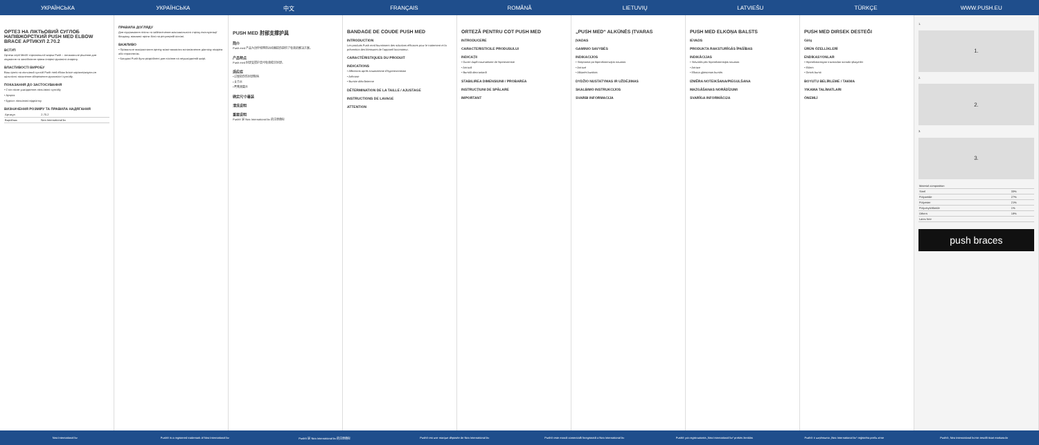УКРАЇНСЬКА УКРАЇНСЬКА 中文 FRANÇAIS ROMÂNĂ LIETUVIŲ LATVIEŠU TÜRKÇE WWW.PUSH.EU
ОРТЕЗ НА ЛІКТЬОВИЙ СУГЛОБ НАПІВЖОРСТКИЙ PUSH MED ELBOW BRACE АРТИКУЛ 2.70.2
ВСТУП
Ортези серії Med® торговельної марки Push – оптимальне рішення для лікування та запобігання травм опорно-рухового апарату.
ВЛАСТИВОСТІ ВИРОБУ
Ваш ортез на ліктьовий суглоб Push med elbow brace характеризується щільністю посилення збереження рухливості суглобу.
ПОКАЗАННЯ ДО ЗАСТОСУВАННЯ
• Стан після ушкодження ліктьового суглобу
• Артроз
• Бурсит ліктьового відростку
ВИЗНАЧЕННЯ РОЗМІРУ ТА ПРАВИЛА НАДЯГАННЯ
| Артикул | 2.70.2 |
| Виробник | Nea International bv |
ПРАВИЛА ДОГЛЯДУ
Для підтримання гігієни та забезпечення максимального строку експлуатації бандажу, важливо прати його на регулярній основі.
ВАЖЛИВО
• Правильне використання ортезу може вимагати встановлення діагнозу лікарем або терапевтом.
• Бандажі Push були розроблені для носіння на неушкодженій шкірі.
PUSH MED 肘部支撑护具
简介
Push med 产品为治疗和预防运动器损伤提供了有效的解决方案。
产品特点
Push med 肘部支撑护具可有效稳定肘部。
适应症
• 过度损伤性肘部疾病
• 关节炎
• 鹰嘴滑囊炎
确定尺寸/着装
清洗说明
重要说明
Push® 是 Nea International bv 的注册商标
BANDAGE DE COUDE PUSH MED
INTRODUCTION
Les produits Push med fournissent des solutions efficaces pour le traitement et la prévention des blessures de l'appareil locomoteur.
CARACTÉRISTIQUES DU PRODUIT
INDICATIONS
• Affections après traumatisme d'hyperextension
• Arthrose
• Bursite olécrânienne
DÉTERMINATION DE LA TAILLE / AJUSTAGE
INSTRUCTIONS DE LAVAGE
ATTENTION
ORTEZĂ PENTRU COT PUSH MED
INTRODUCERE
CARACTERISTICILE PRODUSULUI
INDICAȚII
• Dureri după traumatisme de hiperextensie
• Artroză
• Bursită olecraniană
STABILIREA DIMENSIUNII / PROBAREA
INSTRUCȚIUNI DE SPĂLARE
IMPORTANT
„PUSH MED“ ALKŪNĖS ĮTVARAS
ĮVADAS
GAMINIO SAVYBĖS
INDIKACIJOS
• Simptomai po hiperekstenzijos traumos
• Artrozė
• Alkūnės bursitas
DYDŽIO NUSTATYMAS IR UŽDĖJIMAS
SKALBIMO INSTRUKCIJOS
SVARBI INFORMACIJA
PUSH MED ELKOŅA BALSTS
IEVADS
PRODUKTA RAKSTURĪGĀS ĪPAŠĪBAS
INDIKĀCIJAS
• Stāvoklis pēc hiperekstensijas traumas
• Artroze
• Elkoņa gļotsomas bursīts
IZMĒRA NOTEIKŠANA/PIEGULŠANA
MAZGĀŠANAS NORĀDĪJUMI
SVARĪGA INFORMĀCIJA
PUSH MED DIRSEK DESTEĞI
Giriş
ÜRÜN ÖZELLİKLERİ
ENDİKASYONLAR
• Hiperekstansiyon travmadan sonraki şikayetler
• Eklem
• Dirsek bursit
BOYUTU BELİRLEME / TAKMA
YIKAMA TALİMATLARI
ÖNEMLİ
1.
1.
2.
2.
3.
3.
| Material composition | |
| Steel | 33% |
| Polyamide | 27% |
| Polyester | 21% |
| Polyvinylchloride | 1% |
| Others | 18% |
| Latex free | |
push braces
Nea International bv
Push® is a registered trademark of Nea International bv
Push® 是 Nea International bv 的注册商标
Push® est une marque déposée de Nea International bv
Push® este marcă comercială înregistrată a Nea International bv
Push® yra registruotasis „Nea International bv“ prekės ženklas
Push® ir uzņēmuma „Nea International bv“ reģistrēta preču zīme
Push®, Nea International bv'nin tescilli ticari markasıdır